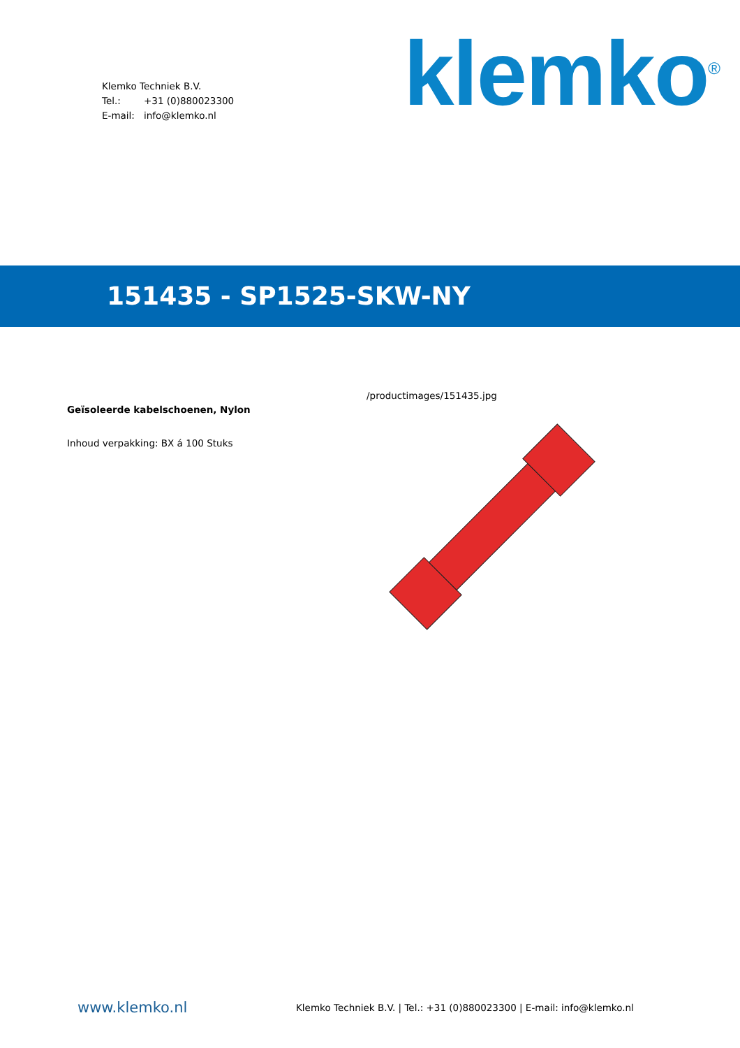Klemko Techniek B.V.
Tel.: +31 (0)880023300
E-mail: info@klemko.nl
klemko<sup>®</sup>
151435 - SP1525-SKW-NY
Geïsoleerde kabelschoenen, Nylon
Inhoud verpakking: BX á 100 Stuks
/productimages/151435.jpg
www.klemko.nl
Klemko Techniek B.V. | Tel.: +31 (0)880023300 | E-mail: info@klemko.nl